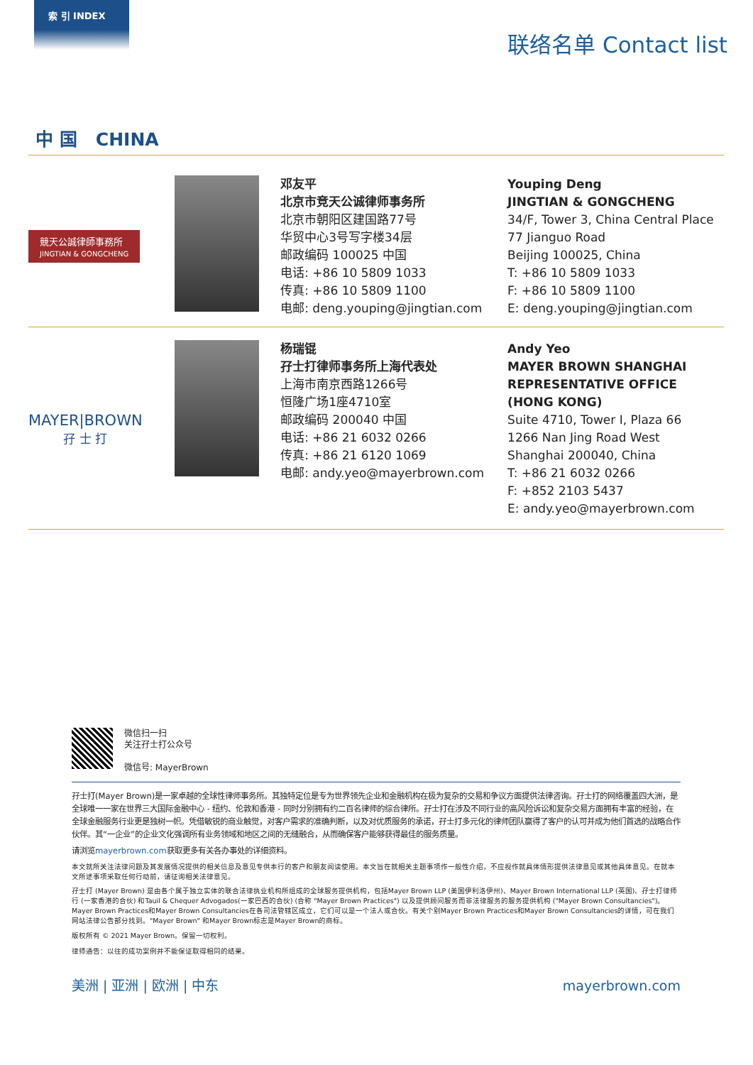索 引 INDEX
联络名单 Contact list
中 国 CHINA
競天公誠律師事務所
JINGTIAN & GONGCHENG
邓友平
北京市竞天公诚律师事务所
北京市朝阳区建国路77号
华贸中心3号写字楼34层
邮政编码 100025 中国
电话: +86 10 5809 1033
传真: +86 10 5809 1100
电邮: deng.youping@jingtian.com
Youping Deng
JINGTIAN & GONGCHENG
34/F, Tower 3, China Central Place
77 Jianguo Road
Beijing 100025, China
T: +86 10 5809 1033
F: +86 10 5809 1100
E: deng.youping@jingtian.com
MAYER|BROWN
孖 士 打
杨瑞锟
孖士打律师事务所上海代表处
上海市南京西路1266号
恒隆广场1座4710室
邮政编码 200040 中国
电话: +86 21 6032 0266
传真: +86 21 6120 1069
电邮: andy.yeo@mayerbrown.com
Andy Yeo
MAYER BROWN SHANGHAI REPRESENTATIVE OFFICE (HONG KONG)
Suite 4710, Tower I, Plaza 66
1266 Nan Jing Road West
Shanghai 200040, China
T: +86 21 6032 0266
F: +852 2103 5437
E: andy.yeo@mayerbrown.com
微信扫一扫
关注孖士打公众号
微信号: MayerBrown
孖士打(Mayer Brown)是一家卓越的全球性律师事务所。其独特定位是专为世界领先企业和金融机构在极为复杂的交易和争议方面提供法律咨询。孖士打的网络覆盖四大洲，是全球唯一一家在世界三大国际金融中心 - 纽约、伦敦和香港 - 同时分别拥有约二百名律师的综合律所。孖士打在涉及不同行业的高风险诉讼和复杂交易方面拥有丰富的经验，在全球金融服务行业更是独树一帜。凭借敏锐的商业触觉，对客户需求的准确判断，以及对优质服务的承诺，孖士打多元化的律师团队赢得了客户的认可并成为他们首选的战略合作伙伴。其“一企业”的企业文化强调所有业务领域和地区之间的无缝融合，从而确保客户能够获得最佳的服务质量。
请浏览mayerbrown.com获取更多有关各办事处的详细资料。
本文就所关注法律问题及其发展情况提供的相关信息及意见专供本行的客户和朋友阅读使用。本文旨在就相关主题事项作一般性介绍，不应视作就具体情形提供法律意见或其他具体意见。在就本文所述事项采取任何行动前，请征询相关法律意见。
孖士打 (Mayer Brown) 是由各个属于独立实体的联合法律执业机构所组成的全球服务提供机构，包括Mayer Brown LLP (美国伊利洛伊州)、Mayer Brown International LLP (英国)、孖士打律师行 (一家香港的合伙) 和Tauil & Chequer Advogados(一家巴西的合伙) (合称 "Mayer Brown Practices") 以及提供顾问服务而非法律服务的服务提供机构 ("Mayer Brown Consultancies")。Mayer Brown Practices和Mayer Brown Consultancies在各司法管辖区成立，它们可以是一个法人或合伙。有关个别Mayer Brown Practices和Mayer Brown Consultancies的详情，可在我们网站法律公告部分找到。"Mayer Brown" 和Mayer Brown标志是Mayer Brown的商标。
版权所有 © 2021 Mayer Brown。保留一切权利。
律师通告：以往的成功案例并不能保证取得相同的结果。
美洲 | 亚洲 | 欧洲 | 中东 mayerbrown.com